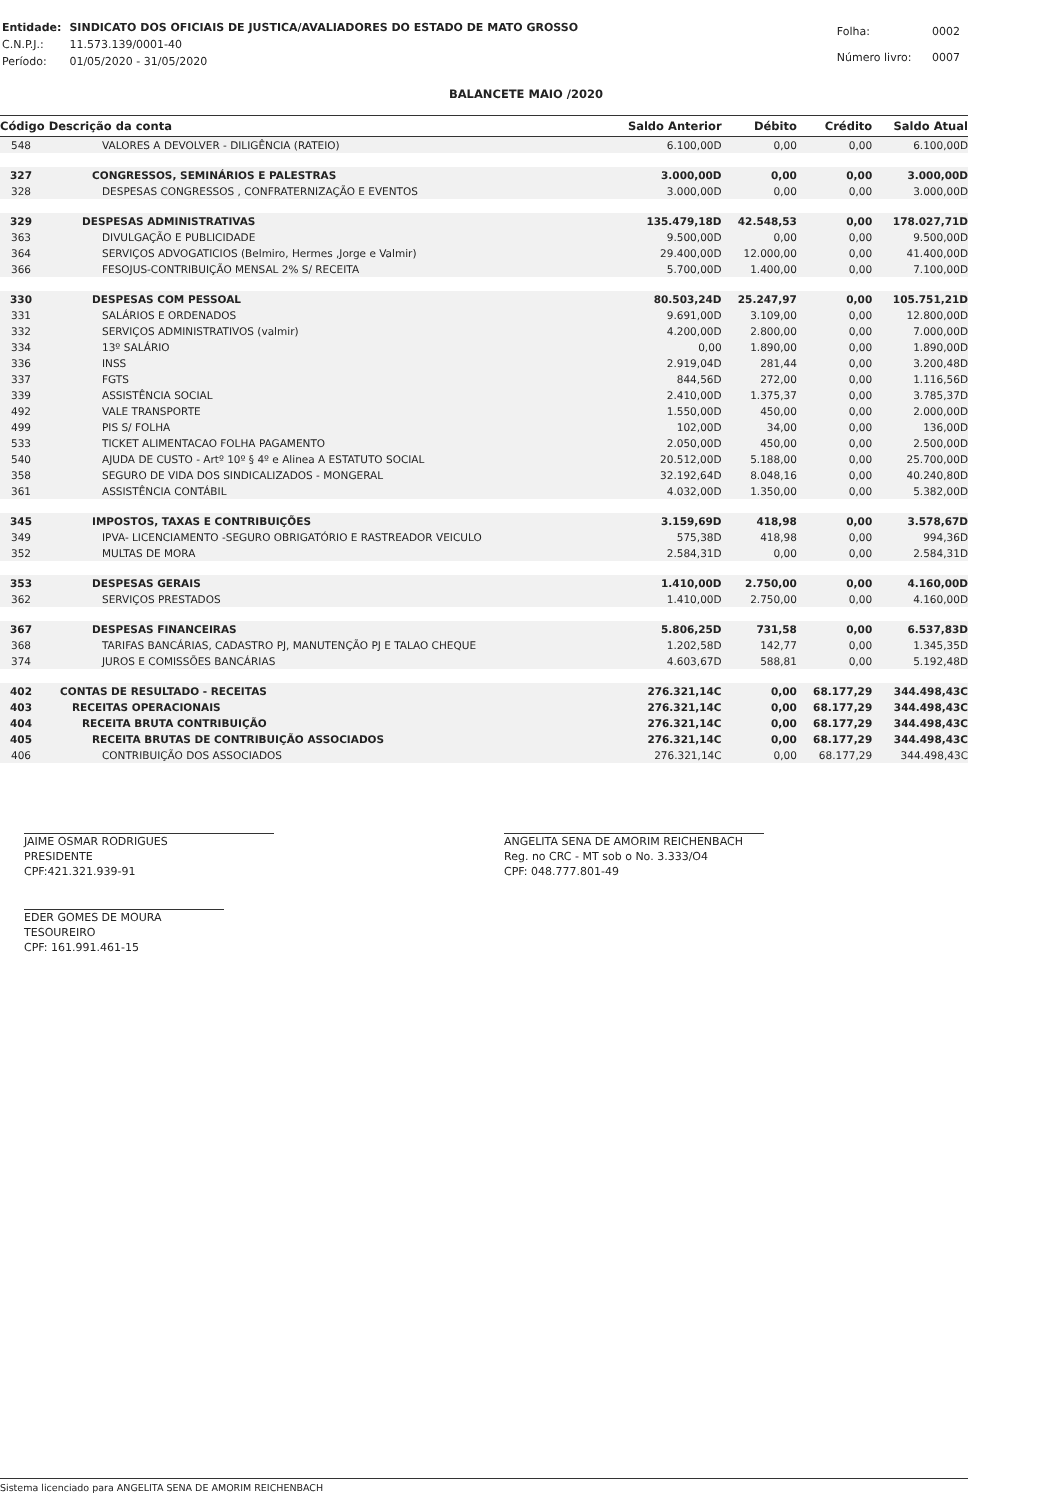| Entidade: | SINDICATO DOS OFICIAIS DE JUSTICA/AVALIADORES DO ESTADO DE MATO GROSSO |
| C.N.P.J.: | 11.573.139/0001-40 |
| Período: | 01/05/2020 - 31/05/2020 |
| Folha: | 0002 |
| Número livro: | 0007 |
BALANCETE MAIO /2020
| Código Descrição da conta | | Saldo Anterior | Débito | Crédito | Saldo Atual |
| --- | --- | --- | --- | --- | --- |
| 548 | VALORES A DEVOLVER - DILIGÊNCIA (RATEIO) | 6.100,00D | 0,00 | 0,00 | 6.100,00D |
| 327 | CONGRESSOS, SEMINÁRIOS E PALESTRAS | 3.000,00D | 0,00 | 0,00 | 3.000,00D |
| 328 | DESPESAS CONGRESSOS , CONFRATERNIZAÇÃO E EVENTOS | 3.000,00D | 0,00 | 0,00 | 3.000,00D |
| 329 | DESPESAS ADMINISTRATIVAS | 135.479,18D | 42.548,53 | 0,00 | 178.027,71D |
| 363 | DIVULGAÇÃO E PUBLICIDADE | 9.500,00D | 0,00 | 0,00 | 9.500,00D |
| 364 | SERVIÇOS ADVOGATICIOS (Belmiro, Hermes ,Jorge e Valmir) | 29.400,00D | 12.000,00 | 0,00 | 41.400,00D |
| 366 | FESOJUS-CONTRIBUIÇÃO MENSAL 2% S/ RECEITA | 5.700,00D | 1.400,00 | 0,00 | 7.100,00D |
| 330 | DESPESAS COM PESSOAL | 80.503,24D | 25.247,97 | 0,00 | 105.751,21D |
| 331 | SALÁRIOS E ORDENADOS | 9.691,00D | 3.109,00 | 0,00 | 12.800,00D |
| 332 | SERVIÇOS ADMINISTRATIVOS (valmir) | 4.200,00D | 2.800,00 | 0,00 | 7.000,00D |
| 334 | 13º SALÁRIO | 0,00 | 1.890,00 | 0,00 | 1.890,00D |
| 336 | INSS | 2.919,04D | 281,44 | 0,00 | 3.200,48D |
| 337 | FGTS | 844,56D | 272,00 | 0,00 | 1.116,56D |
| 339 | ASSISTÊNCIA SOCIAL | 2.410,00D | 1.375,37 | 0,00 | 3.785,37D |
| 492 | VALE TRANSPORTE | 1.550,00D | 450,00 | 0,00 | 2.000,00D |
| 499 | PIS S/ FOLHA | 102,00D | 34,00 | 0,00 | 136,00D |
| 533 | TICKET ALIMENTACAO FOLHA PAGAMENTO | 2.050,00D | 450,00 | 0,00 | 2.500,00D |
| 540 | AJUDA DE CUSTO - Artº 10º § 4º e Alinea A ESTATUTO SOCIAL | 20.512,00D | 5.188,00 | 0,00 | 25.700,00D |
| 358 | SEGURO DE VIDA DOS SINDICALIZADOS - MONGERAL | 32.192,64D | 8.048,16 | 0,00 | 40.240,80D |
| 361 | ASSISTÊNCIA CONTÁBIL | 4.032,00D | 1.350,00 | 0,00 | 5.382,00D |
| 345 | IMPOSTOS, TAXAS E CONTRIBUIÇÕES | 3.159,69D | 418,98 | 0,00 | 3.578,67D |
| 349 | IPVA- LICENCIAMENTO -SEGURO OBRIGATÓRIO E RASTREADOR VEICULO | 575,38D | 418,98 | 0,00 | 994,36D |
| 352 | MULTAS DE MORA | 2.584,31D | 0,00 | 0,00 | 2.584,31D |
| 353 | DESPESAS GERAIS | 1.410,00D | 2.750,00 | 0,00 | 4.160,00D |
| 362 | SERVIÇOS PRESTADOS | 1.410,00D | 2.750,00 | 0,00 | 4.160,00D |
| 367 | DESPESAS FINANCEIRAS | 5.806,25D | 731,58 | 0,00 | 6.537,83D |
| 368 | TARIFAS BANCÁRIAS, CADASTRO PJ, MANUTENÇÃO PJ E TALAO CHEQUE | 1.202,58D | 142,77 | 0,00 | 1.345,35D |
| 374 | JUROS E COMISSÕES BANCÁRIAS | 4.603,67D | 588,81 | 0,00 | 5.192,48D |
| 402 | CONTAS DE RESULTADO - RECEITAS | 276.321,14C | 0,00 | 68.177,29 | 344.498,43C |
| 403 | RECEITAS OPERACIONAIS | 276.321,14C | 0,00 | 68.177,29 | 344.498,43C |
| 404 | RECEITA BRUTA CONTRIBUIÇÃO | 276.321,14C | 0,00 | 68.177,29 | 344.498,43C |
| 405 | RECEITA BRUTAS DE CONTRIBUIÇÃO ASSOCIADOS | 276.321,14C | 0,00 | 68.177,29 | 344.498,43C |
| 406 | CONTRIBUIÇÃO DOS ASSOCIADOS | 276.321,14C | 0,00 | 68.177,29 | 344.498,43C |
JAIME OSMAR RODRIGUES
PRESIDENTE
CPF:421.321.939-91
EDER GOMES DE MOURA
TESOUREIRO
CPF: 161.991.461-15
ANGELITA SENA DE AMORIM REICHENBACH
Reg. no CRC - MT sob o No. 3.333/O4
CPF: 048.777.801-49
Sistema licenciado para ANGELITA SENA DE AMORIM REICHENBACH